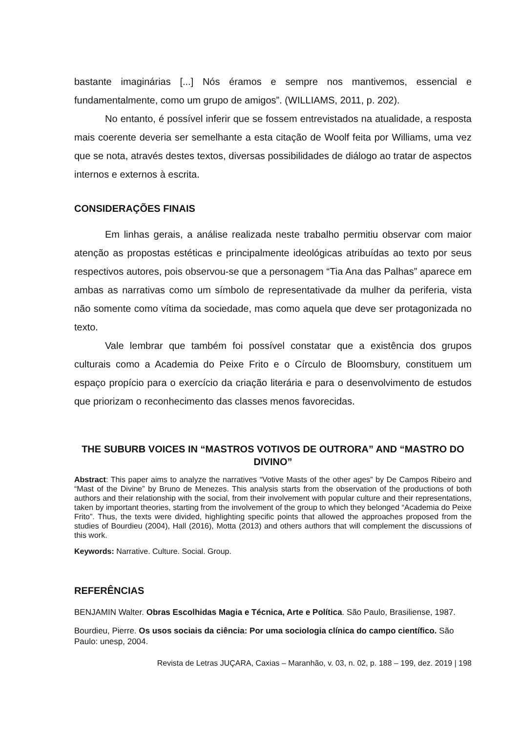bastante imaginárias [...] Nós éramos e sempre nos mantivemos, essencial e fundamentalmente, como um grupo de amigos”. (WILLIAMS, 2011, p. 202).
No entanto, é possível inferir que se fossem entrevistados na atualidade, a resposta mais coerente deveria ser semelhante a esta citação de Woolf feita por Williams, uma vez que se nota, através destes textos, diversas possibilidades de diálogo ao tratar de aspectos internos e externos à escrita.
CONSIDERAÇÕES FINAIS
Em linhas gerais, a análise realizada neste trabalho permitiu observar com maior atenção as propostas estéticas e principalmente ideológicas atribuídas ao texto por seus respectivos autores, pois observou-se que a personagem “Tia Ana das Palhas” aparece em ambas as narrativas como um símbolo de representativade da mulher da periferia, vista não somente como vítima da sociedade, mas como aquela que deve ser protagonizada no texto.
Vale lembrar que também foi possível constatar que a existência dos grupos culturais como a Academia do Peixe Frito e o Círculo de Bloomsbury, constituem um espaço propício para o exercício da criação literária e para o desenvolvimento de estudos que priorizam o reconhecimento das classes menos favorecidas.
THE SUBURB VOICES IN “MASTROS VOTIVOS DE OUTRORA” AND “MASTRO DO DIVINO”
Abstract: This paper aims to analyze the narratives “Votive Masts of the other ages” by De Campos Ribeiro and “Mast of the Divine” by Bruno de Menezes. This analysis starts from the observation of the productions of both authors and their relationship with the social, from their involvement with popular culture and their representations, taken by important theories, starting from the involvement of the group to which they belonged “Academia do Peixe Frito”. Thus, the texts were divided, highlighting specific points that allowed the approaches proposed from the studies of Bourdieu (2004), Hall (2016), Motta (2013) and others authors that will complement the discussions of this work.
Keywords: Narrative. Culture. Social. Group.
REFERÊNCIAS
BENJAMIN Walter. Obras Escolhidas Magia e Técnica, Arte e Política. São Paulo, Brasiliense, 1987.
Bourdieu, Pierre. Os usos sociais da ciência: Por uma sociologia clínica do campo científico. São Paulo: unesp, 2004.
Revista de Letras JUÇARA, Caxias – Maranhão, v. 03, n. 02, p. 188 – 199, dez. 2019 | 198